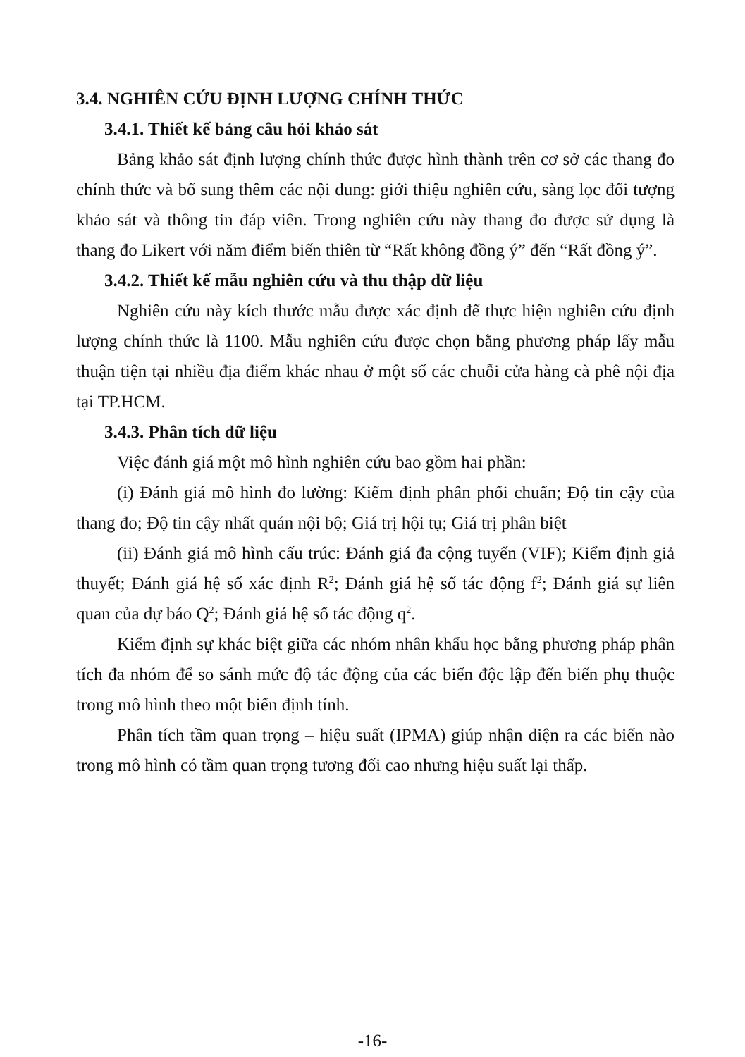3.4. NGHIÊN CỨU ĐỊNH LƯỢNG CHÍNH THỨC
3.4.1. Thiết kế bảng câu hỏi khảo sát
Bảng khảo sát định lượng chính thức được hình thành trên cơ sở các thang đo chính thức và bổ sung thêm các nội dung: giới thiệu nghiên cứu, sàng lọc đối tượng khảo sát và thông tin đáp viên. Trong nghiên cứu này thang đo được sử dụng là thang đo Likert với năm điểm biến thiên từ “Rất không đồng ý” đến “Rất đồng ý”.
3.4.2. Thiết kế mẫu nghiên cứu và thu thập dữ liệu
Nghiên cứu này kích thước mẫu được xác định để thực hiện nghiên cứu định lượng chính thức là 1100. Mẫu nghiên cứu được chọn bằng phương pháp lấy mẫu thuận tiện tại nhiều địa điểm khác nhau ở một số các chuỗi cửa hàng cà phê nội địa tại TP.HCM.
3.4.3. Phân tích dữ liệu
Việc đánh giá một mô hình nghiên cứu bao gồm hai phần:
(i) Đánh giá mô hình đo lường: Kiểm định phân phối chuẩn; Độ tin cậy của thang đo; Độ tin cậy nhất quán nội bộ; Giá trị hội tụ; Giá trị phân biệt
(ii) Đánh giá mô hình cấu trúc: Đánh giá đa cộng tuyến (VIF); Kiểm định giả thuyết; Đánh giá hệ số xác định R<sup>2</sup>; Đánh giá hệ số tác động f<sup>2</sup>; Đánh giá sự liên quan của dự báo Q<sup>2</sup>; Đánh giá hệ số tác động q<sup>2</sup>.
Kiểm định sự khác biệt giữa các nhóm nhân khẩu học bằng phương pháp phân tích đa nhóm để so sánh mức độ tác động của các biến độc lập đến biến phụ thuộc trong mô hình theo một biến định tính.
Phân tích tầm quan trọng – hiệu suất (IPMA) giúp nhận diện ra các biến nào trong mô hình có tầm quan trọng tương đối cao nhưng hiệu suất lại thấp.
-16-